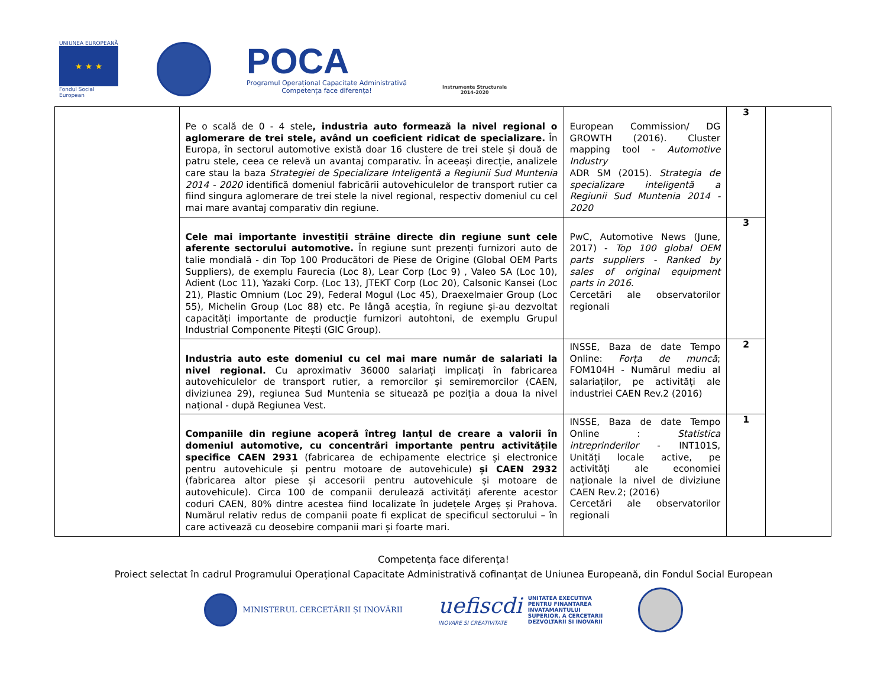UNIUNEA EUROPEANĂ
★ ★ ★
Fondul Social European
POCA
Programul Operațional Capacitate Administrativă
Competența face diferența!
Instrumente Structurale
2014-2020
| | Pe o scală de 0 - 4 stele , industria auto formează la nivel regional o aglomerare de trei stele, având un coeficient ridicat de specializare. În Europa, în sectorul automotive există doar 16 clustere de trei stele și două de patru stele, ceea ce relevă un avantaj comparativ. În aceeași direcție, analizele care stau la baza Strategiei de Specializare Inteligentă a Regiunii Sud Muntenia 2014 - 2020 identifică domeniul fabricării autovehiculelor de transport rutier ca fiind singura aglomerare de trei stele la nivel regional, respectiv domeniul cu cel mai mare avantaj comparativ din regiune. | European Commission/ DG GROWTH (2016). Cluster mapping tool - Automotive Industry ADR SM (2015). Strategia de specializare inteligentă a Regiunii Sud Muntenia 2014 - 2020 | 3 | |
| | Cele mai importante investiții străine directe din regiune sunt cele aferente sectorului automotive. În regiune sunt prezenți furnizori auto de talie mondială - din Top 100 Producători de Piese de Origine (Global OEM Parts Suppliers), de exemplu Faurecia (Loc 8), Lear Corp (Loc 9) , Valeo SA (Loc 10), Adient (Loc 11), Yazaki Corp. (Loc 13), JTEKT Corp (Loc 20), Calsonic Kansei (Loc 21), Plastic Omnium (Loc 29), Federal Mogul (Loc 45), Draexelmaier Group (Loc 55), Michelin Group (Loc 88) etc. Pe lângă aceștia, în regiune și-au dezvoltat capacități importante de producție furnizori autohtoni, de exemplu Grupul Industrial Componente Pitești (GIC Group). | PwC, Automotive News (June, 2017) - Top 100 global OEM parts suppliers - Ranked by sales of original equipment parts in 2016. Cercetări ale observatorilor regionali | 3 | |
| | Industria auto este domeniul cu cel mai mare număr de salariati la nivel regional. Cu aproximativ 36000 salariați implicați în fabricarea autovehiculelor de transport rutier, a remorcilor și semiremorcilor (CAEN, diviziunea 29), regiunea Sud Muntenia se situează pe poziția a doua la nivel național - după Regiunea Vest. | INSSE, Baza de date Tempo Online: Forța de muncă ; FOM104H - Numărul mediu al salariaților, pe activități ale industriei CAEN Rev.2 (2016) | 2 | |
| | Companiile din regiune acoperă întreg lanțul de creare a valorii în domeniul automotive, cu concentrări importante pentru activitățile specifice CAEN 2931 (fabricarea de echipamente electrice și electronice pentru autovehicule și pentru motoare de autovehicule) și CAEN 2932 (fabricarea altor piese și accesorii pentru autovehicule și motoare de autovehicule). Circa 100 de companii derulează activități aferente acestor coduri CAEN, 80% dintre acestea fiind localizate în județele Argeș și Prahova. Numărul relativ redus de companii poate fi explicat de specificul sectorului – în care activează cu deosebire companii mari și foarte mari. | INSSE, Baza de date Tempo Online : Statistica intreprinderilor - INT101S, Unități locale active, pe activități ale economiei naționale la nivel de diviziune CAEN Rev.2; (2016) Cercetări ale observatorilor regionali | 1 | |
Competența face diferența!
Proiect selectat în cadrul Programului Operațional Capacitate Administrativă cofinanțat de Uniunea Europeană, din Fondul Social European
MINISTERUL CERCETĂRII ȘI INOVĂRII
uefiscdi
INOVARE SI CREATIVITATE
UNITATEA EXECUTIVA
PENTRU FINANTAREA
INVATAMANTULUI
SUPERIOR, A CERCETARII
DEZVOLTARII SI INOVARII